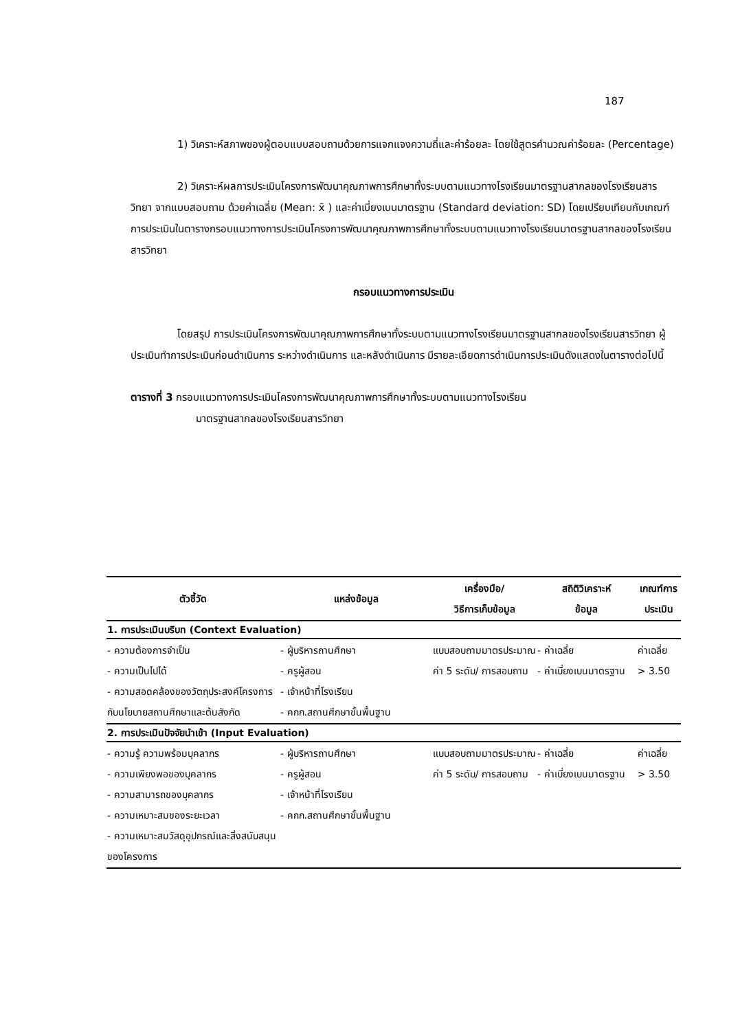187
1) วิเคราะห์สภาพของผู้ตอบแบบสอบถามด้วยการแจกแจงความถี่และค่าร้อยละ โดยใช้สูตรคำนวณค่าร้อยละ (Percentage)
2) วิเคราะห์ผลการประเมินโครงการพัฒนาคุณภาพการศึกษาทั้งระบบตามแนวทางโรงเรียนมาตรฐานสากลของโรงเรียนสารวิทยา จากแบบสอบถาม ด้วยค่าเฉลี่ย (Mean: x̄ ) และค่าเบี่ยงเบนมาตรฐาน (Standard deviation: SD) โดยเปรียบเทียบกับเกณฑ์การประเมินในตารางกรอบแนวทางการประเมินโครงการพัฒนาคุณภาพการศึกษาทั้งระบบตามแนวทางโรงเรียนมาตรฐานสากลของโรงเรียนสารวิทยา
กรอบแนวทางการประเมิน
โดยสรุป การประเมินโครงการพัฒนาคุณภาพการศึกษาทั้งระบบตามแนวทางโรงเรียนมาตรฐานสากลของโรงเรียนสารวิทยา ผู้ประเมินทำการประเมินก่อนดำเนินการ ระหว่างดำเนินการ และหลังดำเนินการ มีรายละเอียดการดำเนินการประเมินดังแสดงในตารางต่อไปนี้
ตารางที่ 3 กรอบแนวทางการประเมินโครงการพัฒนาคุณภาพการศึกษาทั้งระบบตามแนวทางโรงเรียน
มาตรฐานสากลของโรงเรียนสารวิทยา
| ตัวชี้วัด | แหล่งข้อมูล | เครื่องมือ/ วิธีการเก็บข้อมูล | สถิติวิเคราะห์ ข้อมูล | เกณฑ์การ ประเมิน |
| --- | --- | --- | --- | --- |
| 1. การประเมินบริบท (Context Evaluation) | | | | |
| - ความต้องการจำเป็น - ความเป็นไปได้ - ความสอดคล้องของวัตถุประสงค์โครงการกับนโยบายสถานศึกษาและต้นสังกัด | - ผู้บริหารถานศึกษา - ครูผู้สอน - เจ้าหน้าที่โรงเรียน - คกก.สถานศึกษาขั้นพื้นฐาน | แบบสอบถามมาตรประมาณค่า 5 ระดับ/ การสอบถาม | - ค่าเฉลี่ย - ค่าเบี่ยงเบนมาตรฐาน | ค่าเฉลี่ย > 3.50 |
| 2. การประเมินปัจจัยนำเข้า (Input Evaluation) | | | | |
| - ความรู้ ความพร้อมบุคลากร - ความเพียงพอของบุคลากร - ความสามารถของบุคลากร - ความเหมาะสมของระยะเวลา - ความเหมาะสมวัสดุอุปกรณ์และสิ่งสนับสนุนของโครงการ | - ผู้บริหารถานศึกษา - ครูผู้สอน - เจ้าหน้าที่โรงเรียน - คกก.สถานศึกษาขั้นพื้นฐาน | แบบสอบถามมาตรประมาณค่า 5 ระดับ/ การสอบถาม | - ค่าเฉลี่ย - ค่าเบี่ยงเบนมาตรฐาน | ค่าเฉลี่ย > 3.50 |